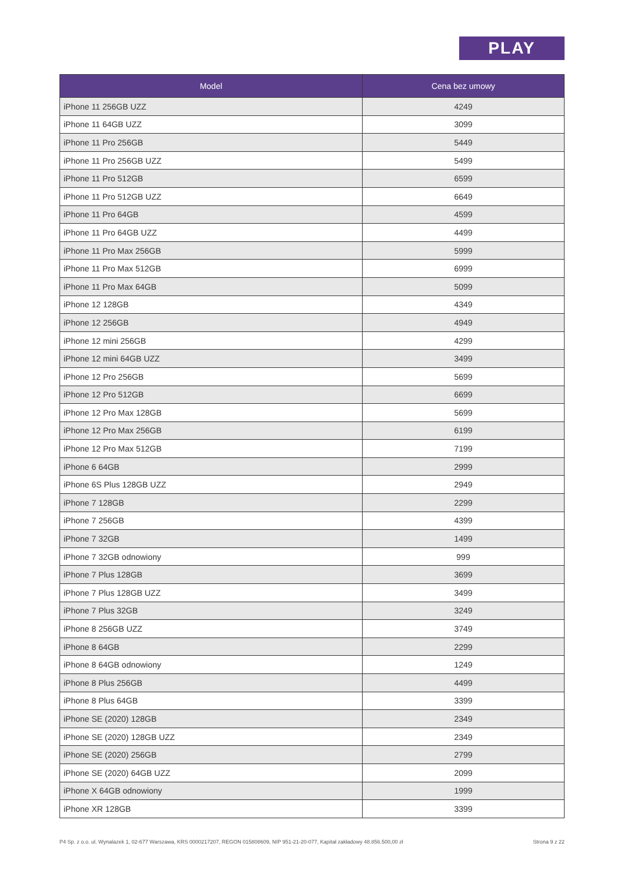PLAY
| Model | Cena bez umowy |
| --- | --- |
| iPhone 11 256GB UZZ | 4249 |
| iPhone 11 64GB UZZ | 3099 |
| iPhone 11 Pro 256GB | 5449 |
| iPhone 11 Pro 256GB UZZ | 5499 |
| iPhone 11 Pro 512GB | 6599 |
| iPhone 11 Pro 512GB UZZ | 6649 |
| iPhone 11 Pro 64GB | 4599 |
| iPhone 11 Pro 64GB UZZ | 4499 |
| iPhone 11 Pro Max 256GB | 5999 |
| iPhone 11 Pro Max 512GB | 6999 |
| iPhone 11 Pro Max 64GB | 5099 |
| iPhone 12 128GB | 4349 |
| iPhone 12 256GB | 4949 |
| iPhone 12 mini 256GB | 4299 |
| iPhone 12 mini 64GB UZZ | 3499 |
| iPhone 12 Pro 256GB | 5699 |
| iPhone 12 Pro 512GB | 6699 |
| iPhone 12 Pro Max 128GB | 5699 |
| iPhone 12 Pro Max 256GB | 6199 |
| iPhone 12 Pro Max 512GB | 7199 |
| iPhone 6 64GB | 2999 |
| iPhone 6S Plus 128GB UZZ | 2949 |
| iPhone 7 128GB | 2299 |
| iPhone 7 256GB | 4399 |
| iPhone 7 32GB | 1499 |
| iPhone 7 32GB odnowiony | 999 |
| iPhone 7 Plus 128GB | 3699 |
| iPhone 7 Plus 128GB UZZ | 3499 |
| iPhone 7 Plus 32GB | 3249 |
| iPhone 8 256GB UZZ | 3749 |
| iPhone 8 64GB | 2299 |
| iPhone 8 64GB odnowiony | 1249 |
| iPhone 8 Plus 256GB | 4499 |
| iPhone 8 Plus 64GB | 3399 |
| iPhone SE (2020) 128GB | 2349 |
| iPhone SE (2020) 128GB UZZ | 2349 |
| iPhone SE (2020) 256GB | 2799 |
| iPhone SE (2020) 64GB UZZ | 2099 |
| iPhone X 64GB odnowiony | 1999 |
| iPhone XR 128GB | 3399 |
P4 Sp. z o.o. ul. Wynalazek 1, 02-677 Warszawa, KRS 0000217207, REGON 015808609, NIP 951-21-20-077, Kapitał zakładowy 48.856.500,00 zł Strona 9 z 22